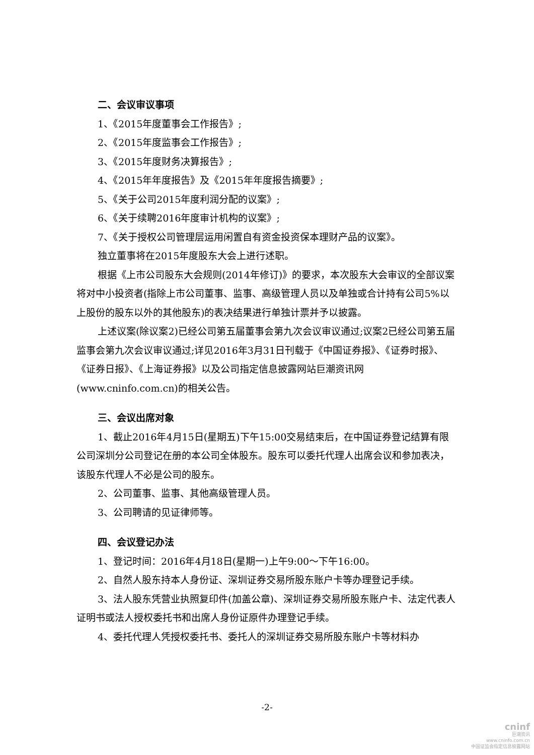二、会议审议事项
1、《2015年度董事会工作报告》;
2、《2015年度监事会工作报告》;
3、《2015年度财务决算报告》;
4、《2015年年度报告》及《2015年年度报告摘要》;
5、《关于公司2015年度利润分配的议案》;
6、《关于续聘2016年度审计机构的议案》;
7、《关于授权公司管理层运用闲置自有资金投资保本理财产品的议案》。
独立董事将在2015年度股东大会上进行述职。
根据《上市公司股东大会规则(2014年修订)》的要求，本次股东大会审议的全部议案将对中小投资者(指除上市公司董事、监事、高级管理人员以及单独或合计持有公司5%以上股份的股东以外的其他股东)的表决结果进行单独计票并予以披露。
上述议案(除议案2)已经公司第五届董事会第九次会议审议通过;议案2已经公司第五届监事会第九次会议审议通过;详见2016年3月31日刊载于《中国证券报》、《证券时报》、《证券日报》、《上海证券报》以及公司指定信息披露网站巨潮资讯网(www.cninfo.com.cn)的相关公告。
三、会议出席对象
1、截止2016年4月15日(星期五)下午15:00交易结束后，在中国证券登记结算有限公司深圳分公司登记在册的本公司全体股东。股东可以委托代理人出席会议和参加表决，该股东代理人不必是公司的股东。
2、公司董事、监事、其他高级管理人员。
3、公司聘请的见证律师等。
四、会议登记办法
1、登记时间：2016年4月18日(星期一)上午9:00～下午16:00。
2、自然人股东持本人身份证、深圳证券交易所股东账户卡等办理登记手续。
3、法人股东凭营业执照复印件(加盖公章)、深圳证券交易所股东账户卡、法定代表人证明书或法人授权委托书和出席人身份证原件办理登记手续。
4、委托代理人凭授权委托书、委托人的深圳证券交易所股东账户卡等材料办
-2-
cninf
巨潮资讯
www.cninfo.com.cn
中国证监会指定信息披露网站